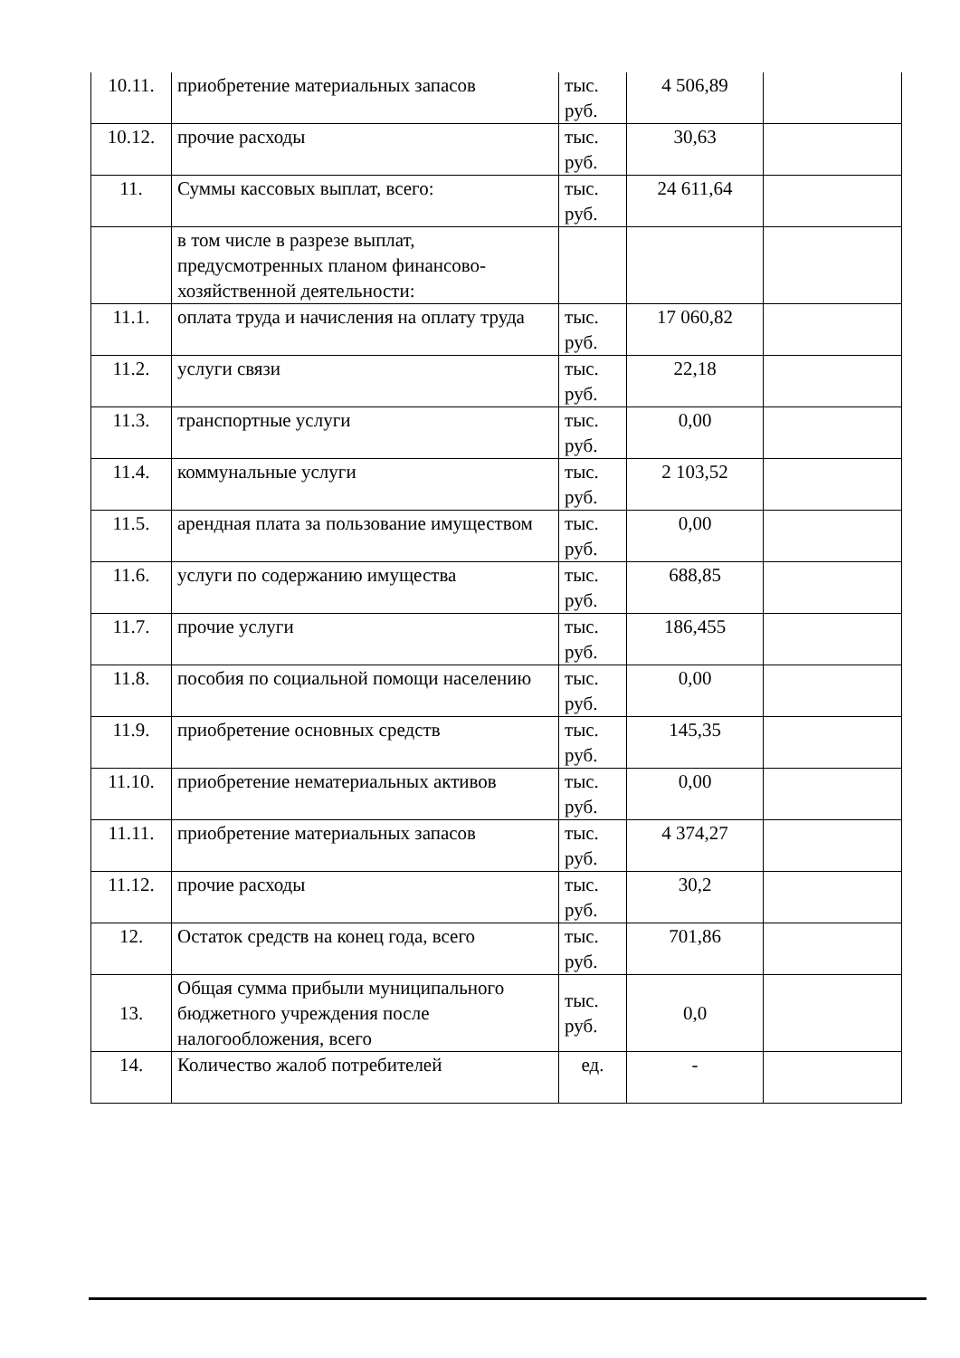| 10.11. | приобретение материальных запасов | тыс. руб. | 4 506,89 | |
| 10.12. | прочие расходы | тыс. руб. | 30,63 | |
| 11. | Суммы кассовых выплат, всего: | тыс. руб. | 24 611,64 | |
| | в том числе в разрезе выплат, предусмотренных планом финансово-хозяйственной деятельности: | | | |
| 11.1. | оплата труда и начисления на оплату труда | тыс. руб. | 17 060,82 | |
| 11.2. | услуги связи | тыс. руб. | 22,18 | |
| 11.3. | транспортные услуги | тыс. руб. | 0,00 | |
| 11.4. | коммунальные услуги | тыс. руб. | 2 103,52 | |
| 11.5. | арендная плата за пользование имуществом | тыс. руб. | 0,00 | |
| 11.6. | услуги по содержанию имущества | тыс. руб. | 688,85 | |
| 11.7. | прочие услуги | тыс. руб. | 186,455 | |
| 11.8. | пособия по социальной помощи населению | тыс. руб. | 0,00 | |
| 11.9. | приобретение основных средств | тыс. руб. | 145,35 | |
| 11.10. | приобретение нематериальных активов | тыс. руб. | 0,00 | |
| 11.11. | приобретение материальных запасов | тыс. руб. | 4 374,27 | |
| 11.12. | прочие расходы | тыс. руб. | 30,2 | |
| 12. | Остаток средств на конец года, всего | тыс. руб. | 701,86 | |
| 13. | Общая сумма прибыли муниципального бюджетного учреждения после налогообложения, всего | тыс. руб. | 0,0 | |
| 14. | Количество жалоб потребителей | ед. | - | |